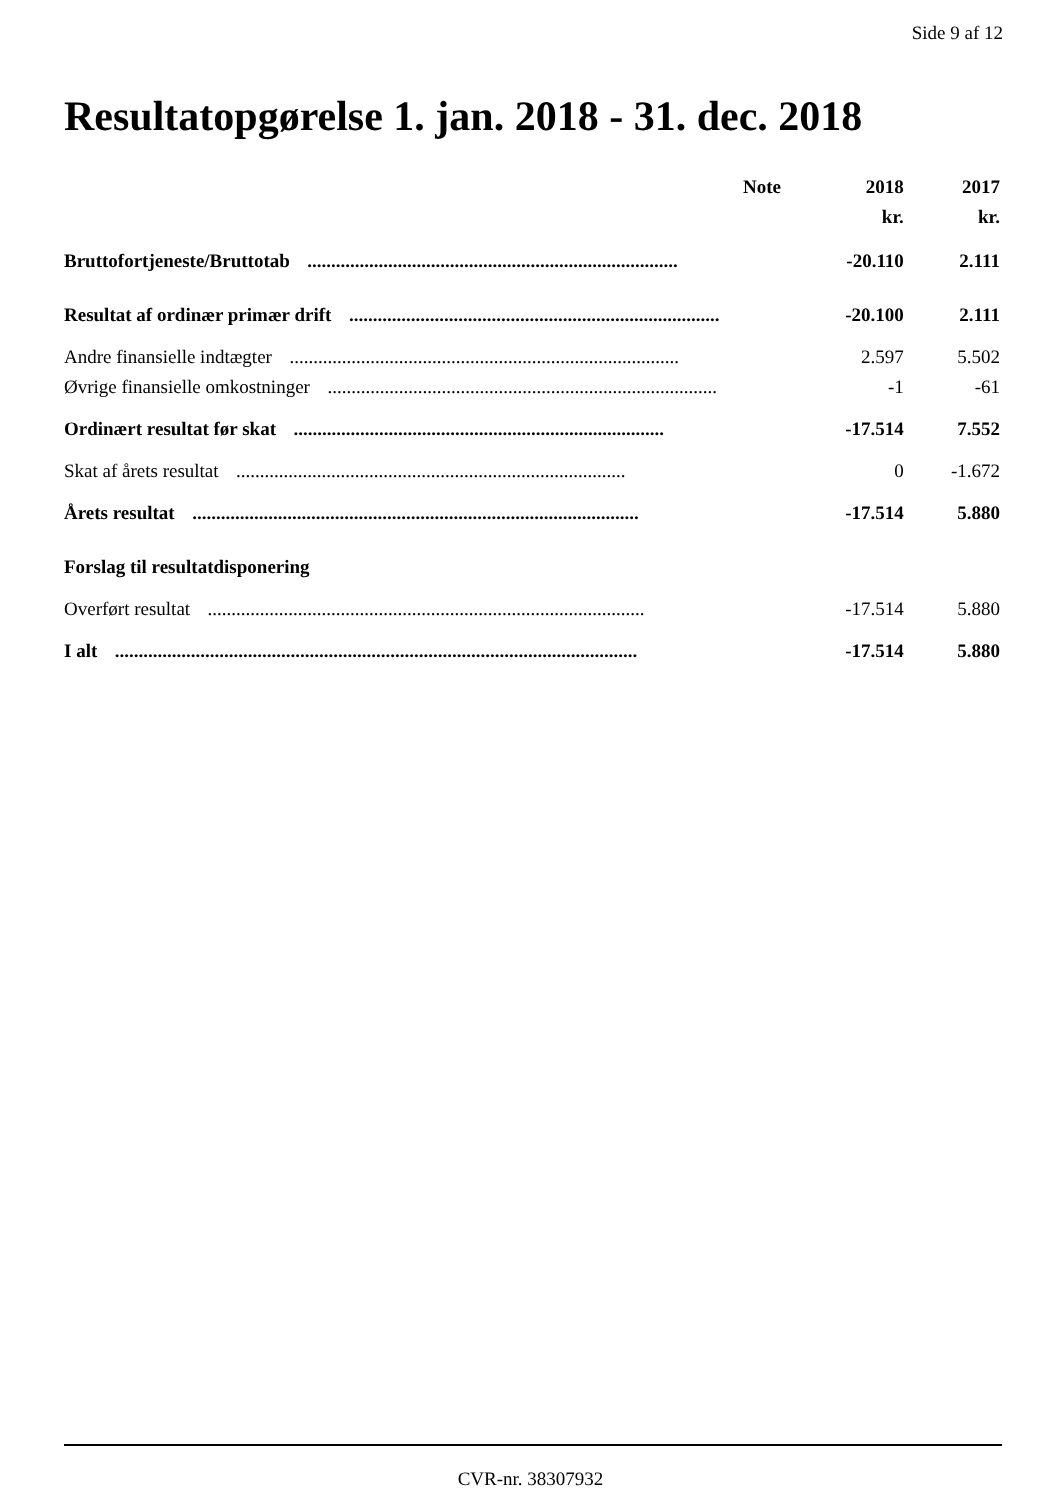Side 9 af 12
Resultatopgørelse 1. jan. 2018 - 31. dec. 2018
| | Note | 2018 | 2017 |
| --- | --- | --- | --- |
| | | kr. | kr. |
| Bruttofortjeneste/Bruttotab .............................................................................. | | -20.110 | 2.111 |
| Resultat af ordinær primær drift .............................................................................. | | -20.100 | 2.111 |
| Andre finansielle indtægter .................................................................................. | | 2.597 | 5.502 |
| Øvrige finansielle omkostninger .................................................................................. | | -1 | -61 |
| Ordinært resultat før skat .............................................................................. | | -17.514 | 7.552 |
| Skat af årets resultat .................................................................................. | | 0 | -1.672 |
| Årets resultat .............................................................................................. | | -17.514 | 5.880 |
| Forslag til resultatdisponering | | | |
| Overført resultat ............................................................................................ | | -17.514 | 5.880 |
| I alt .............................................................................................................. | | -17.514 | 5.880 |
CVR-nr. 38307932